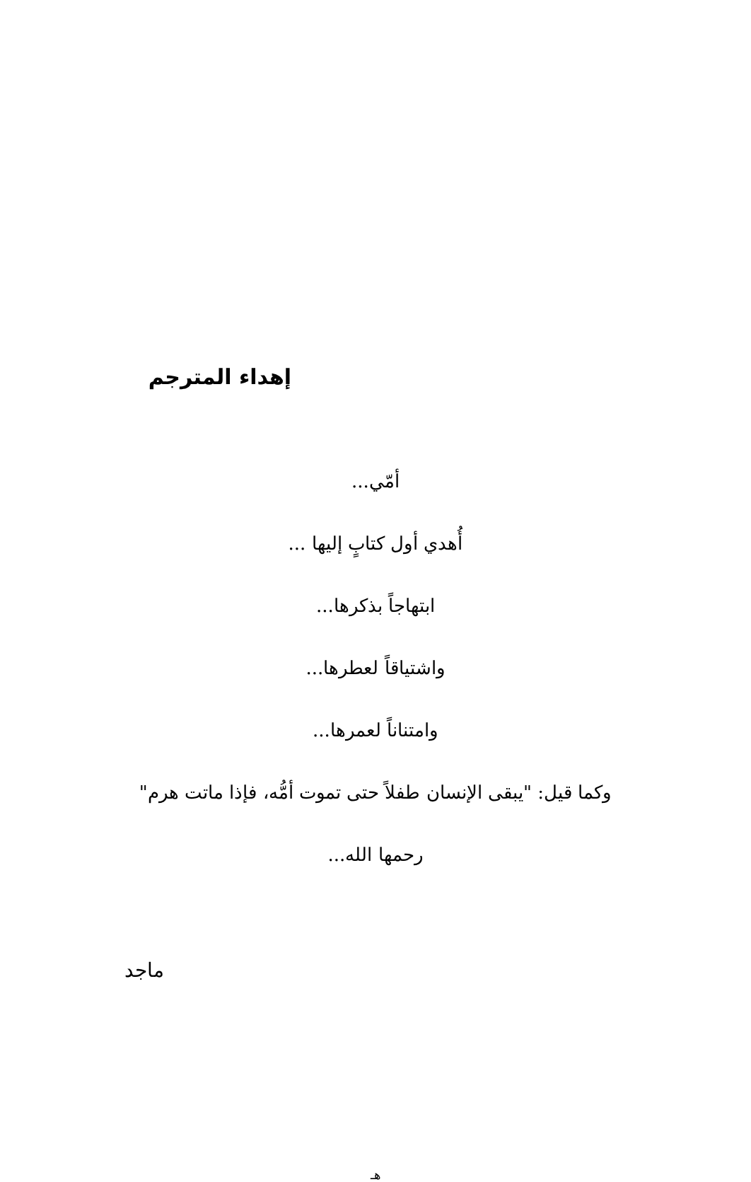إهداء المترجم
أمّي...
أُهدي أول كتابٍ إليها ...
ابتهاجاً بذكرها...
واشتياقاً لعطرها...
وامتناناً لعمرها...
وكما قيل: "يبقى الإنسان طفلاً حتى تموت أمُّه، فإذا ماتت هرم"
رحمها الله...
ماجد
هـ